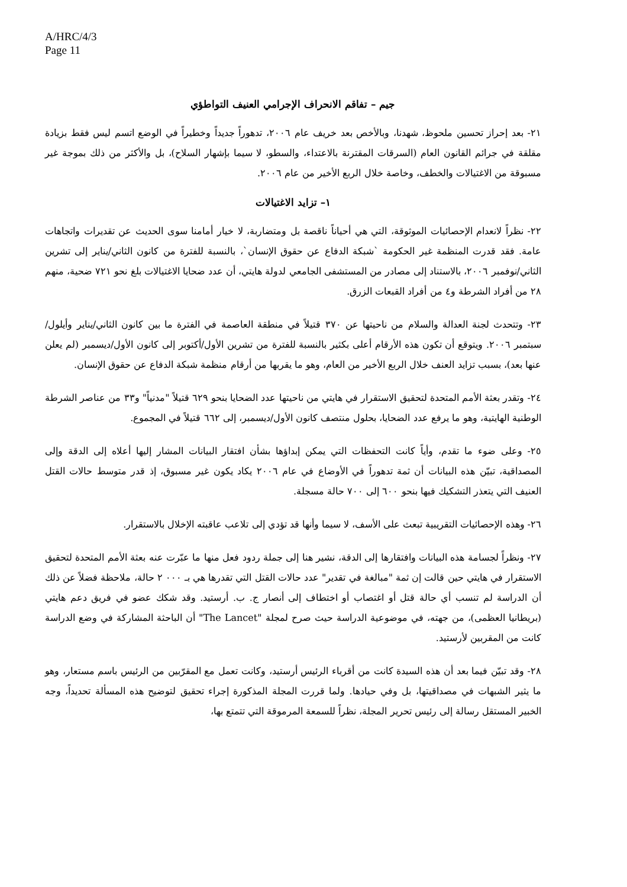A/HRC/4/3
Page 11
جيم – تفاقم الانحراف الإجرامي العنيف التواطؤي
٢١- بعد إحراز تحسين ملحوظ، شهدنا، وبالأخص بعد خريف عام ٢٠٠٦، تدهوراً جديداً وخطيراً في الوضع اتسم ليس فقط بزيادة مقلقة في جرائم القانون العام (السرقات المقترنة بالاعتداء، والسطو، لا سيما بإشهار السلاح)، بل والأكثر من ذلك بموجة غير مسبوقة من الاغتيالات والخطف، وخاصة خلال الربع الأخير من عام ٢٠٠٦.
١– تزايد الاغتيالات
٢٢- نظراً لانعدام الإحصائيات الموثوقة، التي هي أحياناً ناقصة بل ومتضاربة، لا خيار أمامنا سوى الحديث عن تقديرات واتجاهات عامة. فقد قدرت المنظمة غير الحكومة `شبكة الدفاع عن حقوق الإنسان`، بالنسبة للفترة من كانون الثاني/يناير إلى تشرين الثاني/نوفمبر ٢٠٠٦، بالاستناد إلى مصادر من المستشفى الجامعي لدولة هايتي، أن عدد ضحايا الاغتيالات بلغ نحو ٧٢١ ضحية، منهم ٢٨ من أفراد الشرطة و٤ من أفراد القبعات الزرق.
٢٣- وتتحدث لجنة العدالة والسلام من ناحيتها عن ٣٧٠ قتيلاً في منطقة العاصمة في الفترة ما بين كانون الثاني/يناير وأيلول/سبتمبر ٢٠٠٦. ويتوقع أن تكون هذه الأرقام أعلى بكثير بالنسبة للفترة من تشرين الأول/أكتوبر إلى كانون الأول/ديسمبر (لم يعلن عنها بعد)، بسبب تزايد العنف خلال الربع الأخير من العام، وهو ما يقربها من أرقام منظمة شبكة الدفاع عن حقوق الإنسان.
٢٤- وتقدر بعثة الأمم المتحدة لتحقيق الاستقرار في هايتي من ناحيتها عدد الضحايا بنحو ٦٢٩ قتيلاً "مدنياً" و٣٣ من عناصر الشرطة الوطنية الهايتية، وهو ما يرفع عدد الضحايا، بحلول منتصف كانون الأول/ديسمبر، إلى ٦٦٢ قتيلاً في المجموع.
٢٥- وعلى ضوء ما تقدم، وأياً كانت التحفظات التي يمكن إبداؤها بشأن افتقار البيانات المشار إليها أعلاه إلى الدقة وإلى المصداقية، تبيّن هذه البيانات أن ثمة تدهوراً في الأوضاع في عام ٢٠٠٦ يكاد يكون غير مسبوق، إذ قدر متوسط حالات القتل العنيف التي يتعذر التشكيك فيها بنحو ٦٠٠ إلى ٧٠٠ حالة مسجلة.
٢٦- وهذه الإحصائيات التقريبية تبعث على الأسف، لا سيما وأنها قد تؤدي إلى تلاعب عاقبته الإخلال بالاستقرار.
٢٧- ونظراً لجسامة هذه البيانات وافتقارها إلى الدقة، نشير هنا إلى جملة ردود فعل منها ما عبّرت عنه بعثة الأمم المتحدة لتحقيق الاستقرار في هايتي حين قالت إن ثمة "مبالغة في تقدير" عدد حالات القتل التي تقدرها هي بـ ٠٠٠ ٢ حالة، ملاحظة فضلاً عن ذلك أن الدراسة لم تنسب أي حالة قتل أو اغتصاب أو اختطاف إلى أنصار ج. ب. أرستيد. وقد شكك عضو في فريق دعم هايتي (بريطانيا العظمى)، من جهته، في موضوعية الدراسة حيث صرح لمجلة "The Lancet" أن الباحثة المشاركة في وضع الدراسة كانت من المقربين لأرستيد.
٢٨- وقد تبيّن فيما بعد أن هذه السيدة كانت من أقرباء الرئيس أرستيد، وكانت تعمل مع المقرّبين من الرئيس باسم مستعار، وهو ما يثير الشبهات في مصداقيتها، بل وفي حيادها. ولما قررت المجلة المذكورة إجراء تحقيق لتوضيح هذه المسألة تحديداً، وجه الخبير المستقل رسالة إلى رئيس تحرير المجلة، نظراً للسمعة المرموقة التي تتمتع بها،